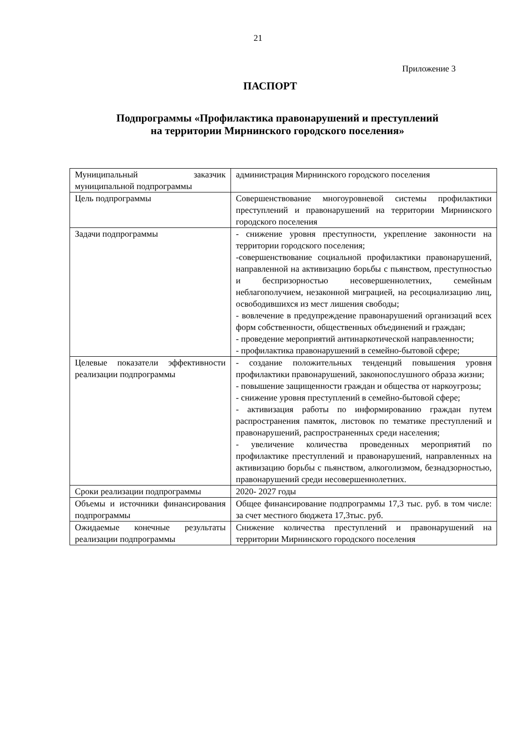21
Приложение 3
ПАСПОРТ
Подпрограммы «Профилактика правонарушений и преступлений
на территории Мирнинского городского поселения»
| Муниципальный заказчик муниципальной подпрограммы | администрация Мирнинского городского поселения |
| Цель подпрограммы | Совершенствование многоуровневой системы профилактики преступлений и правонарушений на территории Мирнинского городского поселения |
| Задачи подпрограммы | - снижение уровня преступности, укрепление законности на территории городского поселения; -совершенствование социальной профилактики правонарушений, направленной на активизацию борьбы с пьянством, преступностью и беспризорностью несовершеннолетних, семейным неблагополучием, незаконной миграцией, на ресоциализацию лиц, освободившихся из мест лишения свободы; - вовлечение в предупреждение правонарушений организаций всех форм собственности, общественных объединений и граждан; - проведение мероприятий антинаркотической направленности; - профилактика правонарушений в семейно-бытовой сфере; |
| Целевые показатели эффективности реализации подпрограммы | - создание положительных тенденций повышения уровня профилактики правонарушений, законопослушного образа жизни; - повышение защищенности граждан и общества от наркоугрозы; - снижение уровня преступлений в семейно-бытовой сфере; - активизация работы по информированию граждан путем распространения памяток, листовок по тематике преступлений и правонарушений, распространенных среди населения; - увеличение количества проведенных мероприятий по профилактике преступлений и правонарушений, направленных на активизацию борьбы с пьянством, алкоголизмом, безнадзорностью, правонарушений среди несовершеннолетних. |
| Сроки реализации подпрограммы | 2020- 2027 годы |
| Объемы и источники финансирования подпрограммы | Общее финансирование подпрограммы 17,3 тыс. руб. в том числе: за счет местного бюджета 17,3тыс. руб. |
| Ожидаемые конечные результаты реализации подпрограммы | Снижение количества преступлений и правонарушений на территории Мирнинского городского поселения |